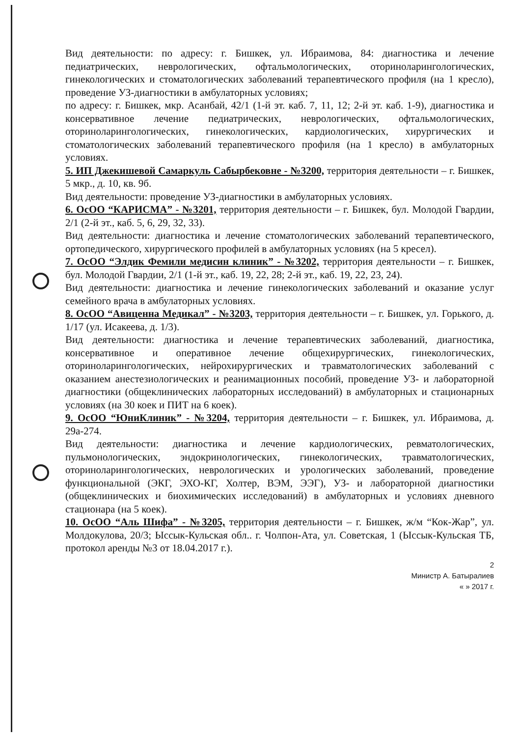Вид деятельности: по адресу: г. Бишкек, ул. Ибраимова, 84: диагностика и лечение педиатрических, неврологических, офтальмологических, оториноларингологических, гинекологических и стоматологических заболеваний терапевтического профиля (на 1 кресло), проведение УЗ-диагностики в амбулаторных условиях;
по адресу: г. Бишкек, мкр. Асанбай, 42/1 (1-й эт. каб. 7, 11, 12; 2-й эт. каб. 1-9), диагностика и консервативное лечение педиатрических, неврологических, офтальмологических, оториноларингологических, гинекологических, кардиологических, хирургических и стоматологических заболеваний терапевтического профиля (на 1 кресло) в амбулаторных условиях.
5. ИП Джекишевой Самаркуль Сабырбековне - №3200, территория деятельности – г. Бишкек, 5 мкр., д. 10, кв. 9б.
Вид деятельности: проведение УЗ-диагностики в амбулаторных условиях.
6. ОсОО “КАРИСМА” - №3201, территория деятельности – г. Бишкек, бул. Молодой Гвардии, 2/1 (2-й эт., каб. 5, 6, 29, 32, 33).
Вид деятельности: диагностика и лечение стоматологических заболеваний терапевтического, ортопедического, хирургического профилей в амбулаторных условиях (на 5 кресел).
7. ОсОО “Элдик Фемили медисин клиник” - №3202, территория деятельности – г. Бишкек, бул. Молодой Гвардии, 2/1 (1-й эт., каб. 19, 22, 28; 2-й эт., каб. 19, 22, 23, 24).
Вид деятельности: диагностика и лечение гинекологических заболеваний и оказание услуг семейного врача в амбулаторных условиях.
8. ОсОО “Авиценна Медикал” - №3203, территория деятельности – г. Бишкек, ул. Горького, д. 1/17 (ул. Исакеева, д. 1/3).
Вид деятельности: диагностика и лечение терапевтических заболеваний, диагностика, консервативное и оперативное лечение общехирургических, гинекологических, оториноларингологических, нейрохирургических и травматологических заболеваний с оказанием анестезиологических и реанимационных пособий, проведение УЗ- и лабораторной диагностики (общеклинических лабораторных исследований) в амбулаторных и стационарных условиях (на 30 коек и ПИТ на 6 коек).
9. ОсОО “ЮниКлиник” - №3204, территория деятельности – г. Бишкек, ул. Ибраимова, д. 29а-274.
Вид деятельности: диагностика и лечение кардиологических, ревматологических, пульмонологических, эндокринологических, гинекологических, травматологических, оториноларингологических, неврологических и урологических заболеваний, проведение функциональной (ЭКГ, ЭХО-КГ, Холтер, ВЭМ, ЭЭГ), УЗ- и лабораторной диагностики (общеклинических и биохимических исследований) в амбулаторных и условиях дневного стационара (на 5 коек).
10. ОсОО “Аль Шифа” - №3205, территория деятельности – г. Бишкек, ж/м “Кок-Жар”, ул. Молдокулова, 20/3; Ыссык-Кульская обл.. г. Чолпон-Ата, ул. Советская, 1 (Ыссык-Кульская ТБ, протокол аренды №3 от 18.04.2017 г.).
2
Министр А. Батыралиев
« » 2017 г.